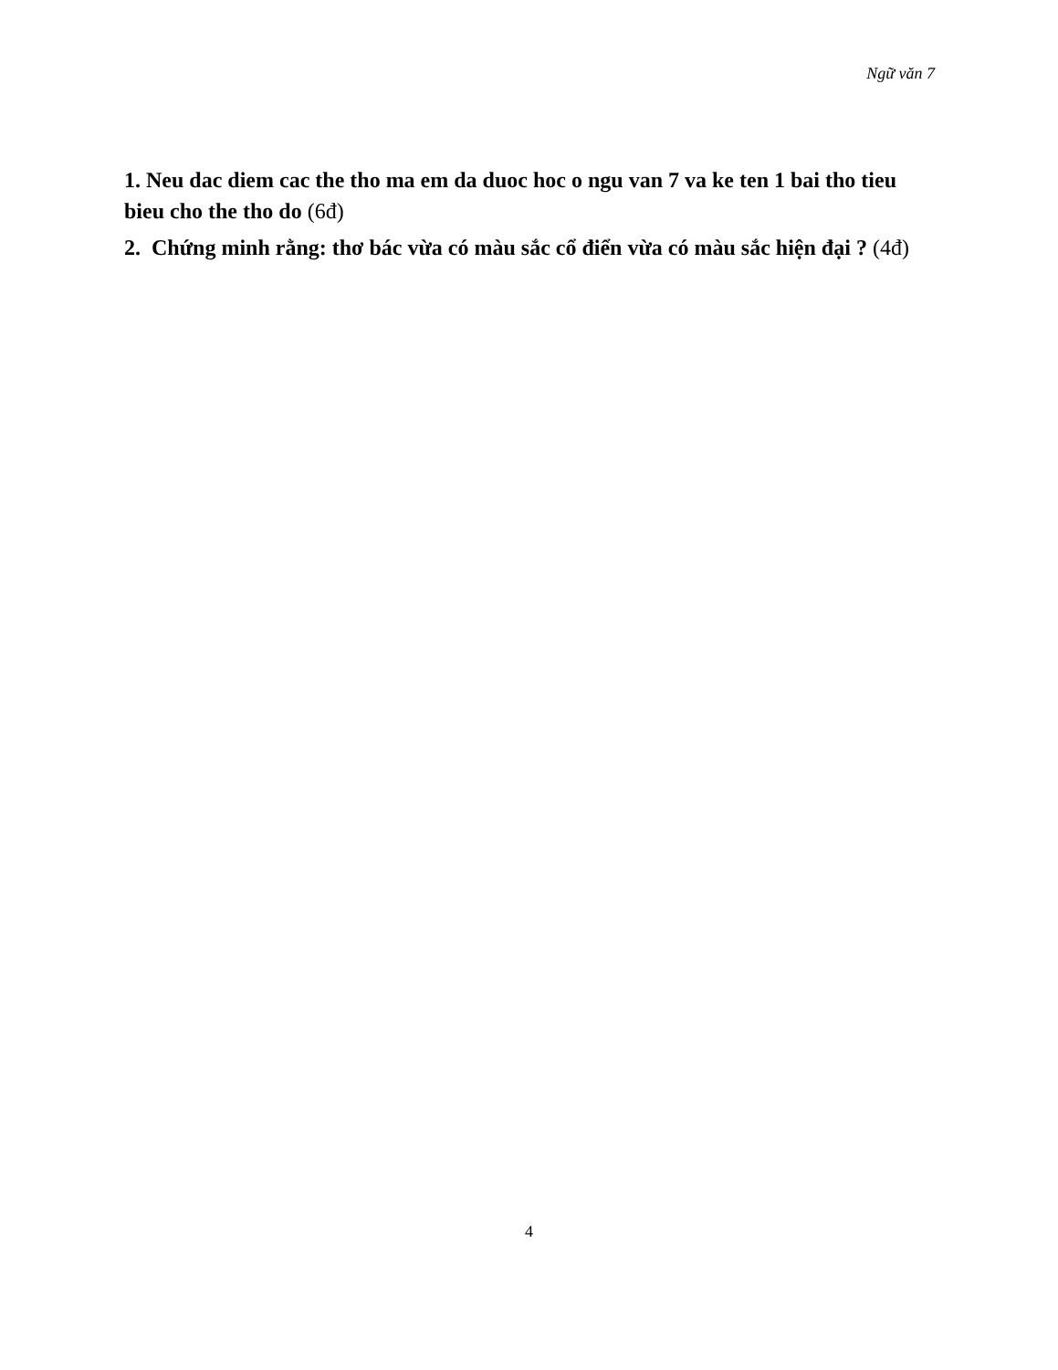Ngữ văn 7
1. Neu dac diem cac the tho ma em da duoc hoc o ngu van 7 va ke ten 1 bai tho tieu bieu cho the tho do (6đ)
2. Chứng minh rằng: thơ bác vừa có màu sắc cổ điển vừa có màu sắc hiện đại ? (4đ)
4